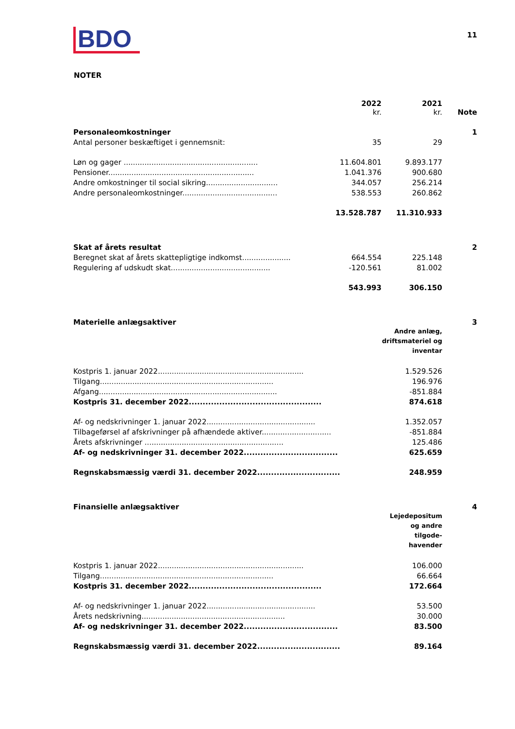BDO
11
NOTER
| | 2022 kr. | 2021 kr. | Note |
| --- | --- | --- | --- |
| Personaleomkostninger | | | 1 |
| Antal personer beskæftiget i gennemsnit: | 35 | 29 | |
| Løn og gager .......................................................... | 11.604.801 | 9.893.177 | |
| Pensioner............................................................... | 1.041.376 | 900.680 | |
| Andre omkostninger til social sikring............................... | 344.057 | 256.214 | |
| Andre personaleomkostninger......................................... | 538.553 | 260.862 | |
| | 13.528.787 | 11.310.933 | |
| Skat af årets resultat | | | 2 |
| Beregnet skat af årets skattepligtige indkomst..................... | 664.554 | 225.148 | |
| Regulering af udskudt skat........................................... | -120.561 | 81.002 | |
| | 543.993 | 306.150 | |
| Materielle anlægsaktiver | | | 3 |
| | | Andre anlæg, driftsmateriel og inventar | |
| Kostpris 1. januar 2022............................................................... | | 1.529.526 | |
| Tilgang........................................................................... | | 196.976 | |
| Afgang............................................................................. | | -851.884 | |
| Kostpris 31. december 2022................................................ | | 874.618 | |
| Af- og nedskrivninger 1. januar 2022............................................... | | 1.352.057 | |
| Tilbageførsel af afskrivninger på afhændede aktiver.............................. | | -851.884 | |
| Årets afskrivninger ............................................................ | | 125.486 | |
| Af- og nedskrivninger 31. december 2022.................................. | | 625.659 | |
| Regnskabsmæssig værdi 31. december 2022.............................. | | 248.959 | |
| Finansielle anlægsaktiver | | | 4 |
| | | Lejedepositum og andre tilgode- havender | |
| Kostpris 1. januar 2022............................................................... | | 106.000 | |
| Tilgang........................................................................... | | 66.664 | |
| Kostpris 31. december 2022................................................ | | 172.664 | |
| Af- og nedskrivninger 1. januar 2022............................................... | | 53.500 | |
| Årets nedskrivning.............................................................. | | 30.000 | |
| Af- og nedskrivninger 31. december 2022.................................. | | 83.500 | |
| Regnskabsmæssig værdi 31. december 2022.............................. | | 89.164 | |